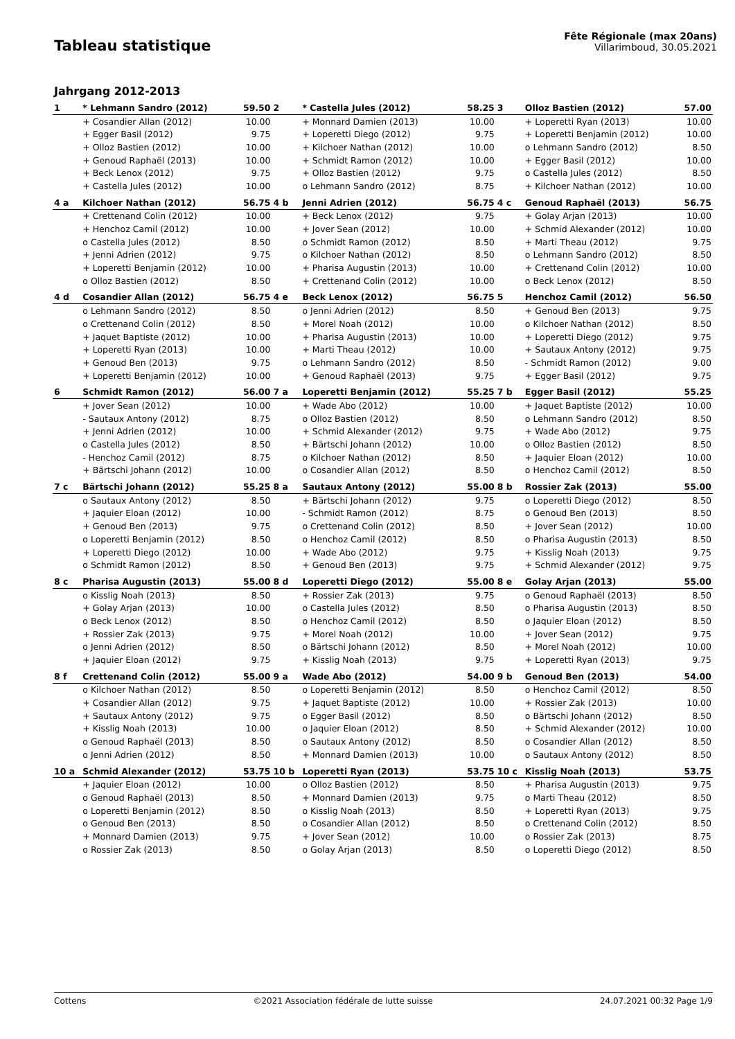Tableau statistique
Fête Régionale (max 20ans)
Villarimboud, 30.05.2021
Jahrgang 2012-2013
| 1 | * Lehmann Sandro (2012) | 59.50 | 2 | * Castella Jules (2012) | 58.25 | 3 | Olloz Bastien (2012) | 57.00 |
| | + Cosandier Allan (2012) | 10.00 | | + Monnard Damien (2013) | 10.00 | | + Loperetti Ryan (2013) | 10.00 |
| | + Egger Basil (2012) | 9.75 | | + Loperetti Diego (2012) | 9.75 | | + Loperetti Benjamin (2012) | 10.00 |
| | + Olloz Bastien (2012) | 10.00 | | + Kilchoer Nathan (2012) | 10.00 | | o Lehmann Sandro (2012) | 8.50 |
| | + Genoud Raphaël (2013) | 10.00 | | + Schmidt Ramon (2012) | 10.00 | | + Egger Basil (2012) | 10.00 |
| | + Beck Lenox (2012) | 9.75 | | + Olloz Bastien (2012) | 9.75 | | o Castella Jules (2012) | 8.50 |
| | + Castella Jules (2012) | 10.00 | | o Lehmann Sandro (2012) | 8.75 | | + Kilchoer Nathan (2012) | 10.00 |
| 4 a | Kilchoer Nathan (2012) | 56.75 | 4 b | Jenni Adrien (2012) | 56.75 | 4 c | Genoud Raphaël (2013) | 56.75 |
| | + Crettenand Colin (2012) | 10.00 | | + Beck Lenox (2012) | 9.75 | | + Golay Arjan (2013) | 10.00 |
| | + Henchoz Camil (2012) | 10.00 | | + Jover Sean (2012) | 10.00 | | + Schmid Alexander (2012) | 10.00 |
| | o Castella Jules (2012) | 8.50 | | o Schmidt Ramon (2012) | 8.50 | | + Marti Theau (2012) | 9.75 |
| | + Jenni Adrien (2012) | 9.75 | | o Kilchoer Nathan (2012) | 8.50 | | o Lehmann Sandro (2012) | 8.50 |
| | + Loperetti Benjamin (2012) | 10.00 | | + Pharisa Augustin (2013) | 10.00 | | + Crettenand Colin (2012) | 10.00 |
| | o Olloz Bastien (2012) | 8.50 | | + Crettenand Colin (2012) | 10.00 | | o Beck Lenox (2012) | 8.50 |
| 4 d | Cosandier Allan (2012) | 56.75 | 4 e | Beck Lenox (2012) | 56.75 | 5 | Henchoz Camil (2012) | 56.50 |
| | o Lehmann Sandro (2012) | 8.50 | | o Jenni Adrien (2012) | 8.50 | | + Genoud Ben (2013) | 9.75 |
| | o Crettenand Colin (2012) | 8.50 | | + Morel Noah (2012) | 10.00 | | o Kilchoer Nathan (2012) | 8.50 |
| | + Jaquet Baptiste (2012) | 10.00 | | + Pharisa Augustin (2013) | 10.00 | | + Loperetti Diego (2012) | 9.75 |
| | + Loperetti Ryan (2013) | 10.00 | | + Marti Theau (2012) | 10.00 | | + Sautaux Antony (2012) | 9.75 |
| | + Genoud Ben (2013) | 9.75 | | o Lehmann Sandro (2012) | 8.50 | | - Schmidt Ramon (2012) | 9.00 |
| | + Loperetti Benjamin (2012) | 10.00 | | + Genoud Raphaël (2013) | 9.75 | | + Egger Basil (2012) | 9.75 |
| 6 | Schmidt Ramon (2012) | 56.00 | 7 a | Loperetti Benjamin (2012) | 55.25 | 7 b | Egger Basil (2012) | 55.25 |
| | + Jover Sean (2012) | 10.00 | | + Wade Abo (2012) | 10.00 | | + Jaquet Baptiste (2012) | 10.00 |
| | - Sautaux Antony (2012) | 8.75 | | o Olloz Bastien (2012) | 8.50 | | o Lehmann Sandro (2012) | 8.50 |
| | + Jenni Adrien (2012) | 10.00 | | + Schmid Alexander (2012) | 9.75 | | + Wade Abo (2012) | 9.75 |
| | o Castella Jules (2012) | 8.50 | | + Bärtschi Johann (2012) | 10.00 | | o Olloz Bastien (2012) | 8.50 |
| | - Henchoz Camil (2012) | 8.75 | | o Kilchoer Nathan (2012) | 8.50 | | + Jaquier Eloan (2012) | 10.00 |
| | + Bärtschi Johann (2012) | 10.00 | | o Cosandier Allan (2012) | 8.50 | | o Henchoz Camil (2012) | 8.50 |
| 7 c | Bärtschi Johann (2012) | 55.25 | 8 a | Sautaux Antony (2012) | 55.00 | 8 b | Rossier Zak (2013) | 55.00 |
| | o Sautaux Antony (2012) | 8.50 | | + Bärtschi Johann (2012) | 9.75 | | o Loperetti Diego (2012) | 8.50 |
| | + Jaquier Eloan (2012) | 10.00 | | - Schmidt Ramon (2012) | 8.75 | | o Genoud Ben (2013) | 8.50 |
| | + Genoud Ben (2013) | 9.75 | | o Crettenand Colin (2012) | 8.50 | | + Jover Sean (2012) | 10.00 |
| | o Loperetti Benjamin (2012) | 8.50 | | o Henchoz Camil (2012) | 8.50 | | o Pharisa Augustin (2013) | 8.50 |
| | + Loperetti Diego (2012) | 10.00 | | + Wade Abo (2012) | 9.75 | | + Kisslig Noah (2013) | 9.75 |
| | o Schmidt Ramon (2012) | 8.50 | | + Genoud Ben (2013) | 9.75 | | + Schmid Alexander (2012) | 9.75 |
| 8 c | Pharisa Augustin (2013) | 55.00 | 8 d | Loperetti Diego (2012) | 55.00 | 8 e | Golay Arjan (2013) | 55.00 |
| | o Kisslig Noah (2013) | 8.50 | | + Rossier Zak (2013) | 9.75 | | o Genoud Raphaël (2013) | 8.50 |
| | + Golay Arjan (2013) | 10.00 | | o Castella Jules (2012) | 8.50 | | o Pharisa Augustin (2013) | 8.50 |
| | o Beck Lenox (2012) | 8.50 | | o Henchoz Camil (2012) | 8.50 | | o Jaquier Eloan (2012) | 8.50 |
| | + Rossier Zak (2013) | 9.75 | | + Morel Noah (2012) | 10.00 | | + Jover Sean (2012) | 9.75 |
| | o Jenni Adrien (2012) | 8.50 | | o Bärtschi Johann (2012) | 8.50 | | + Morel Noah (2012) | 10.00 |
| | + Jaquier Eloan (2012) | 9.75 | | + Kisslig Noah (2013) | 9.75 | | + Loperetti Ryan (2013) | 9.75 |
| 8 f | Crettenand Colin (2012) | 55.00 | 9 a | Wade Abo (2012) | 54.00 | 9 b | Genoud Ben (2013) | 54.00 |
| | o Kilchoer Nathan (2012) | 8.50 | | o Loperetti Benjamin (2012) | 8.50 | | o Henchoz Camil (2012) | 8.50 |
| | + Cosandier Allan (2012) | 9.75 | | + Jaquet Baptiste (2012) | 10.00 | | + Rossier Zak (2013) | 10.00 |
| | + Sautaux Antony (2012) | 9.75 | | o Egger Basil (2012) | 8.50 | | o Bärtschi Johann (2012) | 8.50 |
| | + Kisslig Noah (2013) | 10.00 | | o Jaquier Eloan (2012) | 8.50 | | + Schmid Alexander (2012) | 10.00 |
| | o Genoud Raphaël (2013) | 8.50 | | o Sautaux Antony (2012) | 8.50 | | o Cosandier Allan (2012) | 8.50 |
| | o Jenni Adrien (2012) | 8.50 | | + Monnard Damien (2013) | 10.00 | | o Sautaux Antony (2012) | 8.50 |
| 10 a | Schmid Alexander (2012) | 53.75 | 10 b | Loperetti Ryan (2013) | 53.75 | 10 c | Kisslig Noah (2013) | 53.75 |
| | + Jaquier Eloan (2012) | 10.00 | | o Olloz Bastien (2012) | 8.50 | | + Pharisa Augustin (2013) | 9.75 |
| | o Genoud Raphaël (2013) | 8.50 | | + Monnard Damien (2013) | 9.75 | | o Marti Theau (2012) | 8.50 |
| | o Loperetti Benjamin (2012) | 8.50 | | o Kisslig Noah (2013) | 8.50 | | + Loperetti Ryan (2013) | 9.75 |
| | o Genoud Ben (2013) | 8.50 | | o Cosandier Allan (2012) | 8.50 | | o Crettenand Colin (2012) | 8.50 |
| | + Monnard Damien (2013) | 9.75 | | + Jover Sean (2012) | 10.00 | | o Rossier Zak (2013) | 8.75 |
| | o Rossier Zak (2013) | 8.50 | | o Golay Arjan (2013) | 8.50 | | o Loperetti Diego (2012) | 8.50 |
Cottens ©2021 Association fédérale de lutte suisse 24.07.2021 00:32 Page 1/9